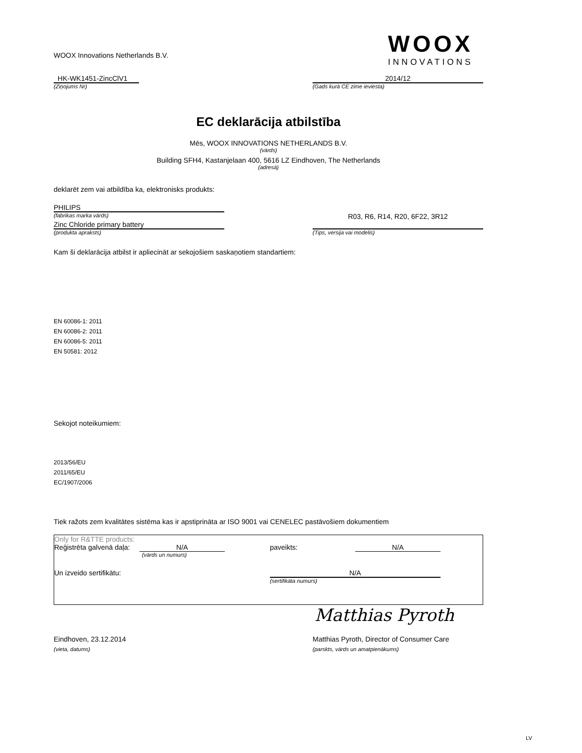WOOX Innovations Netherlands B.V.
WOOX
INNOVATIONS
HK-WK1451-ZincClV1 2014/12
(Ziņojums Nr) (Gads kurā CE zīme ieviesta)
EC deklarācija atbilstība
Mēs, WOOX INNOVATIONS NETHERLANDS B.V.
(vārds)
Building SFH4, Kastanjelaan 400, 5616 LZ Eindhoven, The Netherlands
(adresā)
deklarēt zem vai atbildība ka, elektronisks produkts:
PHILIPS
(fabrikas marka vārds)
R03, R6, R14, R20, 6F22, 3R12
Zinc Chloride primary battery
(produkta apraksts) (Tips, versija vai modelis)
Kam ši deklarācija atbilst ir apliecināt ar sekojošiem saskaņotiem standartiem:
EN 60086-1: 2011
EN 60086-2: 2011
EN 60086-5: 2011
EN 50581: 2012
Sekojot noteikumiem:
2013/56/EU
2011/65/EU
EC/1907/2006
Tiek ražots zem kvalitātes sistēma kas ir apstiprināta ar ISO 9001 vai CENELEC pastāvošiem dokumentiem
Only for R&TTE products:
Reģistrēta galvenā daļa:
N/A paveikts: N/A
(vārds un numurs)
Un izveido sertifikātu: N/A
(sertifikāta numurs)
Matthias Pyroth
Eindhoven, 23.12.2014 Matthias Pyroth, Director of Consumer Care
(vieta, datums) (parskts, vārds un amatpienākums)
LV